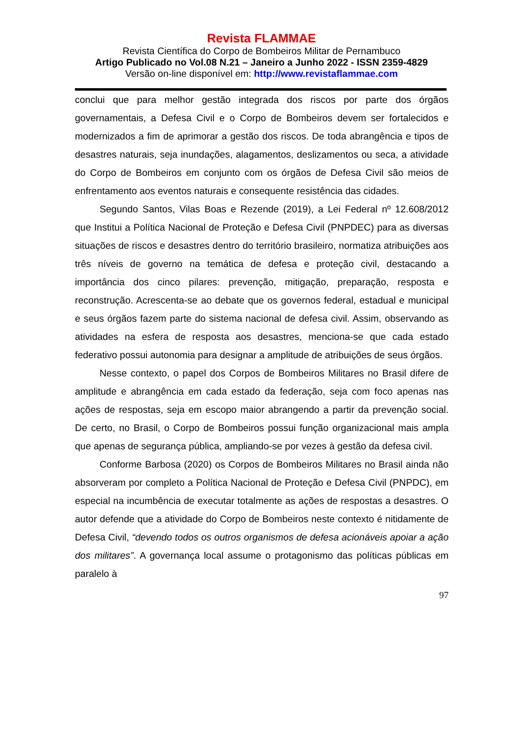Revista FLAMMAE
Revista Científica do Corpo de Bombeiros Militar de Pernambuco
Artigo Publicado no Vol.08 N.21 – Janeiro a Junho 2022 - ISSN 2359-4829
Versão on-line disponível em: http://www.revistaflammae.com
conclui que para melhor gestão integrada dos riscos por parte dos órgãos governamentais, a Defesa Civil e o Corpo de Bombeiros devem ser fortalecidos e modernizados a fim de aprimorar a gestão dos riscos. De toda abrangência e tipos de desastres naturais, seja inundações, alagamentos, deslizamentos ou seca, a atividade do Corpo de Bombeiros em conjunto com os órgãos de Defesa Civil são meios de enfrentamento aos eventos naturais e consequente resistência das cidades.
Segundo Santos, Vilas Boas e Rezende (2019), a Lei Federal nº 12.608/2012 que Institui a Política Nacional de Proteção e Defesa Civil (PNPDEC) para as diversas situações de riscos e desastres dentro do território brasileiro, normatiza atribuições aos três níveis de governo na temática de defesa e proteção civil, destacando a importância dos cinco pilares: prevenção, mitigação, preparação, resposta e reconstrução. Acrescenta-se ao debate que os governos federal, estadual e municipal e seus órgãos fazem parte do sistema nacional de defesa civil. Assim, observando as atividades na esfera de resposta aos desastres, menciona-se que cada estado federativo possui autonomia para designar a amplitude de atribuições de seus órgãos.
Nesse contexto, o papel dos Corpos de Bombeiros Militares no Brasil difere de amplitude e abrangência em cada estado da federação, seja com foco apenas nas ações de respostas, seja em escopo maior abrangendo a partir da prevenção social. De certo, no Brasil, o Corpo de Bombeiros possui função organizacional mais ampla que apenas de segurança pública, ampliando-se por vezes à gestão da defesa civil.
Conforme Barbosa (2020) os Corpos de Bombeiros Militares no Brasil ainda não absorveram por completo a Política Nacional de Proteção e Defesa Civil (PNPDC), em especial na incumbência de executar totalmente as ações de respostas a desastres. O autor defende que a atividade do Corpo de Bombeiros neste contexto é nitidamente de Defesa Civil, “devendo todos os outros organismos de defesa acionáveis apoiar a ação dos militares”. A governança local assume o protagonismo das políticas públicas em paralelo à
97